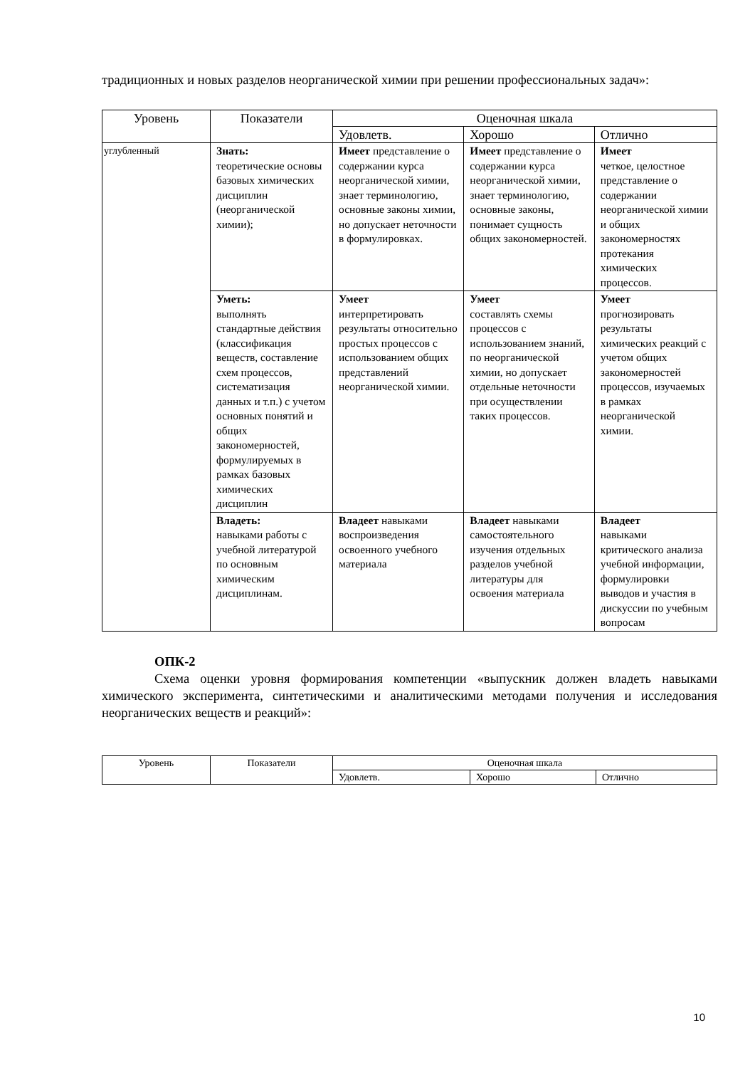традиционных и новых разделов неорганической химии при решении профессиональных задач»:
| Уровень | Показатели | Оценочная шкала | | |
| --- | --- | --- | --- | --- |
| | | Удовлетв. | Хорошо | Отлично |
| углубленный | Знать: теоретические основы базовых химических дисциплин (неорганической химии); | Имеет представление о содержании курса неорганической химии, знает терминологию, основные законы химии, но допускает неточности в формулировках. | Имеет представление о содержании курса неорганической химии, знает терминологию, основные законы, понимает сущность общих закономерностей. | Имеет четкое, целостное представление о содержании неорганической химии и общих закономерностях протекания химических процессов. |
| | Уметь: выполнять стандартные действия (классификация веществ, составление схем процессов, систематизация данных и т.п.) с учетом основных понятий и общих закономерностей, формулируемых в рамках базовых химических дисциплин | Умеет интерпретировать результаты относительно простых процессов с использованием общих представлений неорганической химии. | Умеет составлять схемы процессов с использованием знаний, по неорганической химии, но допускает отдельные неточности при осуществлении таких процессов. | Умеет прогнозировать результаты химических реакций с учетом общих закономерностей процессов, изучаемых в рамках неорганической химии. |
| | Владеть: навыками работы с учебной литературой по основным химическим дисциплинам. | Владеет навыками воспроизведения освоенного учебного материала | Владеет навыками самостоятельного изучения отдельных разделов учебной литературы для освоения материала | Владеет навыками критического анализа учебной информации, формулировки выводов и участия в дискуссии по учебным вопросам |
ОПК-2
Схема оценки уровня формирования компетенции «выпускник должен владеть навыками химического эксперимента, синтетическими и аналитическими методами получения и исследования неорганических веществ и реакций»:
| Уровень | Показатели | Оценочная шкала | | |
| --- | --- | --- | --- | --- |
| | | Удовлетв. | Хорошо | Отлично |
10